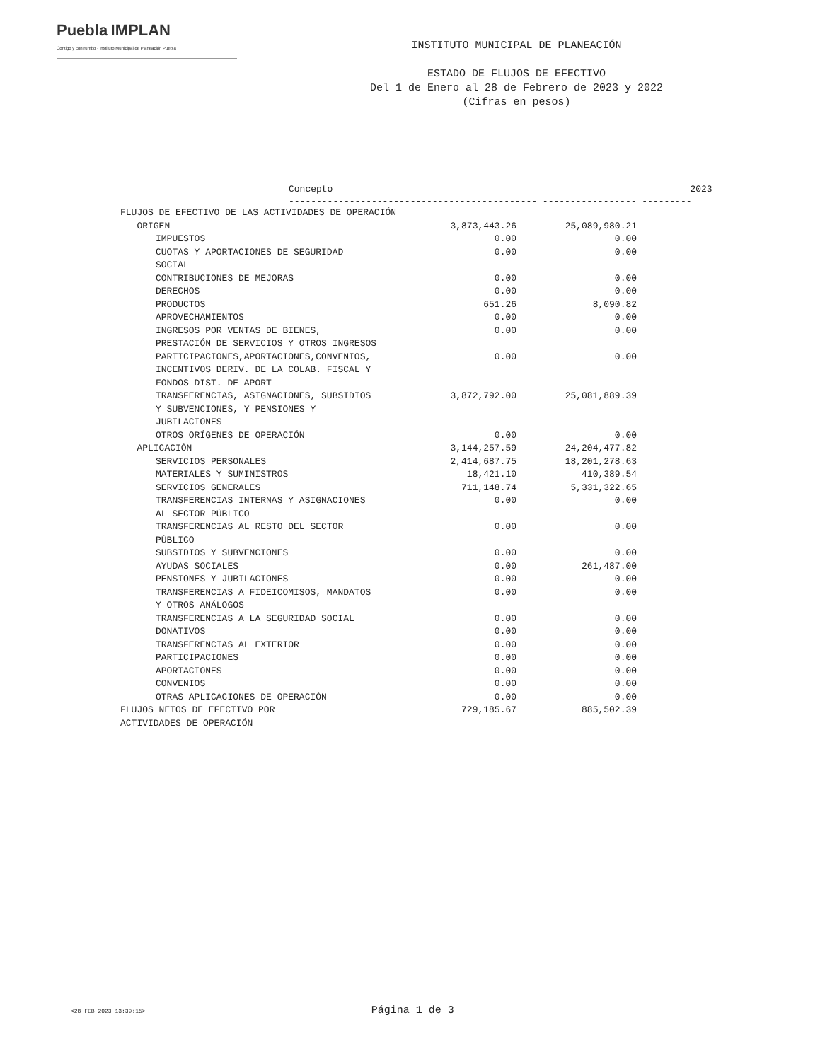Puebla IMPLAN
Contigo y con rumbo · Instituto Municipal de Planeación Puebla
INSTITUTO MUNICIPAL DE PLANEACIÓN
ESTADO DE FLUJOS DE EFECTIVO
Del 1 de Enero al 28 de Febrero de 2023 y 2022
(Cifras en pesos)
Concepto 2023
--------------------------------------------- ----------------- ---------
| FLUJOS DE EFECTIVO DE LAS ACTIVIDADES DE OPERACIÓN | | |
| ORIGEN | 3,873,443.26 | 25,089,980.21 |
| IMPUESTOS | 0.00 | 0.00 |
| CUOTAS Y APORTACIONES DE SEGURIDAD SOCIAL | 0.00 | 0.00 |
| CONTRIBUCIONES DE MEJORAS | 0.00 | 0.00 |
| DERECHOS | 0.00 | 0.00 |
| PRODUCTOS | 651.26 | 8,090.82 |
| APROVECHAMIENTOS | 0.00 | 0.00 |
| INGRESOS POR VENTAS DE BIENES, PRESTACIÓN DE SERVICIOS Y OTROS INGRESOS | 0.00 | 0.00 |
| PARTICIPACIONES,APORTACIONES,CONVENIOS, INCENTIVOS DERIV. DE LA COLAB. FISCAL Y FONDOS DIST. DE APORT | 0.00 | 0.00 |
| TRANSFERENCIAS, ASIGNACIONES, SUBSIDIOS Y SUBVENCIONES, Y PENSIONES Y JUBILACIONES | 3,872,792.00 | 25,081,889.39 |
| OTROS ORÍGENES DE OPERACIÓN | 0.00 | 0.00 |
| APLICACIÓN | 3,144,257.59 | 24,204,477.82 |
| SERVICIOS PERSONALES | 2,414,687.75 | 18,201,278.63 |
| MATERIALES Y SUMINISTROS | 18,421.10 | 410,389.54 |
| SERVICIOS GENERALES | 711,148.74 | 5,331,322.65 |
| TRANSFERENCIAS INTERNAS Y ASIGNACIONES AL SECTOR PÚBLICO | 0.00 | 0.00 |
| TRANSFERENCIAS AL RESTO DEL SECTOR PÚBLICO | 0.00 | 0.00 |
| SUBSIDIOS Y SUBVENCIONES | 0.00 | 0.00 |
| AYUDAS SOCIALES | 0.00 | 261,487.00 |
| PENSIONES Y JUBILACIONES | 0.00 | 0.00 |
| TRANSFERENCIAS A FIDEICOMISOS, MANDATOS Y OTROS ANÁLOGOS | 0.00 | 0.00 |
| TRANSFERENCIAS A LA SEGURIDAD SOCIAL | 0.00 | 0.00 |
| DONATIVOS | 0.00 | 0.00 |
| TRANSFERENCIAS AL EXTERIOR | 0.00 | 0.00 |
| PARTICIPACIONES | 0.00 | 0.00 |
| APORTACIONES | 0.00 | 0.00 |
| CONVENIOS | 0.00 | 0.00 |
| OTRAS APLICACIONES DE OPERACIÓN | 0.00 | 0.00 |
| FLUJOS NETOS DE EFECTIVO POR ACTIVIDADES DE OPERACIÓN | 729,185.67 | 885,502.39 |
<28 FEB 2023 13:39:15> Página 1 de 3